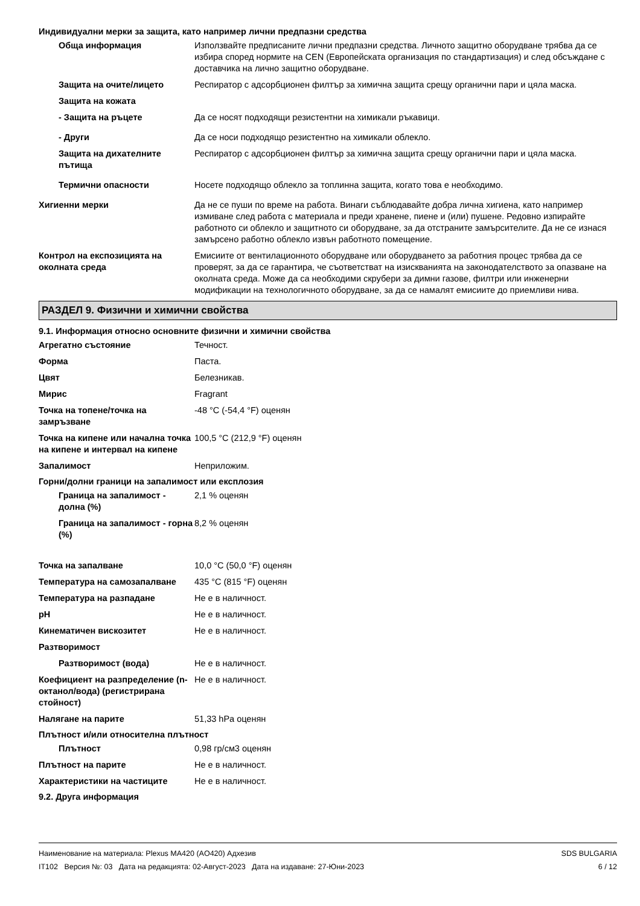Индивидуални мерки за защита, като например лични предпазни средства
Обща информация Използвайте предписаните лични предпазни средства. Личното защитно оборудване трябва да се избира според нормите на CEN (Европейската организация по стандартизация) и след обсъждане с доставчика на лично защитно оборудване.
Защита на очите/лицето Респиратор с адсорбционен филтър за химична защита срещу органични пари и цяла маска.
Защита на кожата
- Защита на ръцете Да се носят подходящи резистентни на химикали ръкавици.
- Други Да се носи подходящо резистентно на химикали облекло.
Защита на дихателните пътища
Респиратор с адсорбционен филтър за химична защита срещу органични пари и цяла маска.
Термични опасности Носете подходящо облекло за топлинна защита, когато това е необходимо.
Хигиенни мерки Да не се пуши по време на работа. Винаги съблюдавайте добра лична хигиена, като например измиване след работа с материала и преди хранене, пиене и (или) пушене. Редовно изпирайте работното си облекло и защитното си оборудване, за да отстраните замърсителите. Да не се изнася замърсено работно облекло извън работното помещение.
Контрол на експозицията на околната среда
Емисиите от вентилационното оборудване или оборудването за работния процес трябва да се проверят, за да се гарантира, че съответстват на изискванията на законодателството за опазване на околната среда. Може да са необходими скрубери за димни газове, филтри или инженерни модификации на технологичното оборудване, за да се намалят емисиите до приемливи нива.
РАЗДЕЛ 9. Физични и химични свойства
9.1. Информация относно основните физични и химични свойства
Агрегатно състояние Течност.
Форма Паста.
Цвят Белезникав.
Мирис Fragrant
Точка на топене/точка на замръзване
-48 °C (-54,4 °F) оценян
Точка на кипене или начална точка на кипене и интервал на кипене
100,5 °C (212,9 °F) оценян
Запалимост Неприложим.
Горни/долни граници на запалимост или експлозия
Граница на запалимост - долна (%)
2,1 % оценян
Граница на запалимост - горна (%)
8,2 % оценян
Точка на запалване 10,0 °C (50,0 °F) оценян
Температура на самозапалване 435 °C (815 °F) оценян
Температура на разпадане Не е в наличност.
pH Не е в наличност.
Кинематичен вискозитет Не е в наличност.
Разтворимост
Разтворимост (вода) Не е в наличност.
Коефициент на разпределение (n-октанол/вода) (регистрирана стойност)
Не е в наличност.
Налягане на парите 51,33 hPa оценян
Плътност и/или относителна плътност
Плътност 0,98 гр/см3 оценян
Плътност на парите Не е в наличност.
Характеристики на частиците Не е в наличност.
9.2. Друга информация
Наименование на материала: Plexus MA420 (AO420) Адхезив
IT102 Версия №: 03 Дата на редакцията: 02-Август-2023 Дата на издаване: 27-Юни-2023
SDS BULGARIA
6 / 12